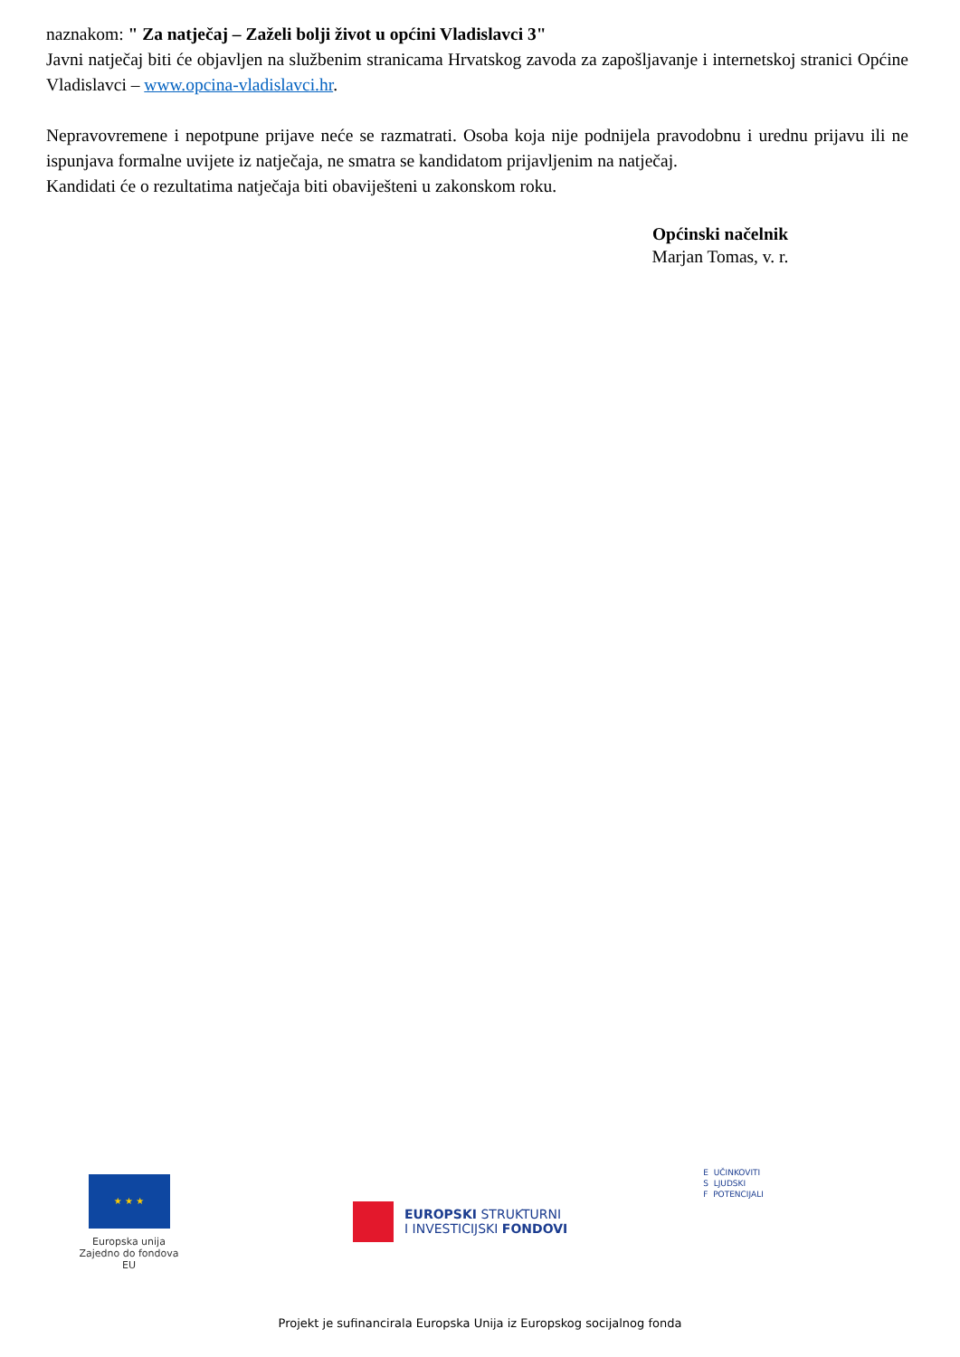naznakom: " Za natječaj – Zaželi bolji život u općini Vladislavci 3"
Javni natječaj biti će objavljen na službenim stranicama Hrvatskog zavoda za zapošljavanje i internetskoj stranici Općine Vladislavci – www.opcina-vladislavci.hr.
Nepravovremene i nepotpune prijave neće se razmatrati. Osoba koja nije podnijela pravodobnu i urednu prijavu ili ne ispunjava formalne uvijete iz natječaja, ne smatra se kandidatom prijavljenim na natječaj.
Kandidati će o rezultatima natječaja biti obaviješteni u zakonskom roku.
Općinski načelnik
Marjan Tomas, v. r.
★ ★ ★
Europska unija
Zajedno do fondova EU
EUROPSKI STRUKTURNI
I INVESTICIJSKI FONDOVI
E UČINKOVITI
S LJUDSKI
F POTENCIJALI
Projekt je sufinancirala Europska Unija iz Europskog socijalnog fonda